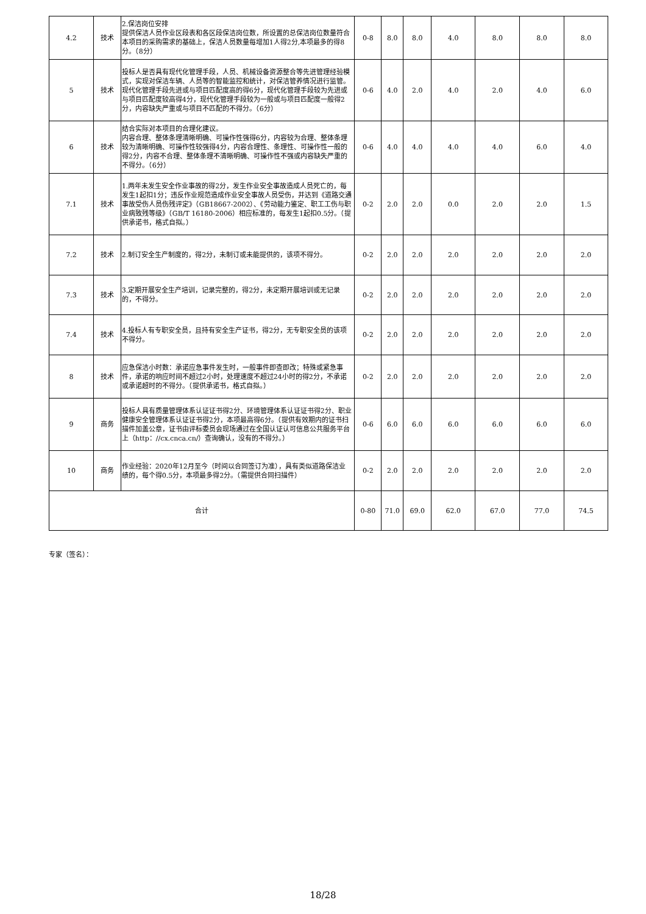| 4.2 | 技术 | 2.保洁岗位安排 提供保洁人员作业区段表和各区段保洁岗位数，所设置的总保洁岗位数量符合本项目的采购需求的基础上，保洁人员数量每增加1人得2分,本项最多的得8分。（8分） | 0-8 | 8.0 | 8.0 | 4.0 | 8.0 | 8.0 | 8.0 |
| 5 | 技术 | 投标人是否具有现代化管理手段，人员、机械设备资源整合等先进管理经验模式，实现对保洁车辆、人员等的智能监控和统计，对保洁管养情况进行监管。现代化管理手段先进或与项目匹配度高的得6分，现代化管理手段较为先进或与项目匹配度较高得4分，现代化管理手段较为一般或与项目匹配度一般得2分，内容缺失严重或与项目不匹配的不得分。（6分） | 0-6 | 4.0 | 2.0 | 4.0 | 2.0 | 4.0 | 6.0 |
| 6 | 技术 | 结合实际对本项目的合理化建议。 内容合理、整体条理清晰明确、可操作性强得6分，内容较为合理、整体条理较为清晰明确、可操作性较强得4分，内容合理性、条理性、可操作性一般的得2分，内容不合理、整体条理不清晰明确、可操作性不强或内容缺失严重的不得分。（6分） | 0-6 | 4.0 | 4.0 | 4.0 | 4.0 | 6.0 | 4.0 |
| 7.1 | 技术 | 1.两年未发生安全作业事故的得2分，发生作业安全事故造成人员死亡的，每发生1起扣1分；违反作业规范造成作业安全事故人员受伤，并达到《道路交通事故受伤人员伤残评定》（GB18667-2002）、《劳动能力鉴定、职工工伤与职业病致残等级》（GB/T 16180-2006）相应标准的，每发生1起扣0.5分。（提供承诺书，格式自拟。） | 0-2 | 2.0 | 2.0 | 0.0 | 2.0 | 2.0 | 1.5 |
| 7.2 | 技术 | 2.制订安全生产制度的，得2分，未制订或未能提供的，该项不得分。 | 0-2 | 2.0 | 2.0 | 2.0 | 2.0 | 2.0 | 2.0 |
| 7.3 | 技术 | 3.定期开展安全生产培训，记录完整的，得2分，未定期开展培训或无记录的，不得分。 | 0-2 | 2.0 | 2.0 | 2.0 | 2.0 | 2.0 | 2.0 |
| 7.4 | 技术 | 4.投标人有专职安全员，且持有安全生产证书，得2分，无专职安全员的该项不得分。 | 0-2 | 2.0 | 2.0 | 2.0 | 2.0 | 2.0 | 2.0 |
| 8 | 技术 | 应急保洁小时数：承诺应急事件发生时，一般事件即查即改；特殊或紧急事件，承诺的响应时间不超过2小时，处理速度不超过24小时的得2分，不承诺或承诺超时的不得分。（提供承诺书，格式自拟。） | 0-2 | 2.0 | 2.0 | 2.0 | 2.0 | 2.0 | 2.0 |
| 9 | 商务 | 投标人具有质量管理体系认证证书得2分、环境管理体系认证证书得2分、职业健康安全管理体系认证证书得2分，本项最高得6分。（提供有效期内的证书扫描件加盖公章，证书由评标委员会现场通过在全国认证认可信息公共服务平台上（http：//cx.cnca.cn/）查询确认，没有的不得分。） | 0-6 | 6.0 | 6.0 | 6.0 | 6.0 | 6.0 | 6.0 |
| 10 | 商务 | 作业经验：2020年12月至今（时间以合同签订为准），具有类似道路保洁业绩的，每个得0.5分，本项最多得2分。（需提供合同扫描件） | 0-2 | 2.0 | 2.0 | 2.0 | 2.0 | 2.0 | 2.0 |
| 合计 | | | 0-80 | 71.0 | 69.0 | 62.0 | 67.0 | 77.0 | 74.5 |
专家（签名）：
18/28